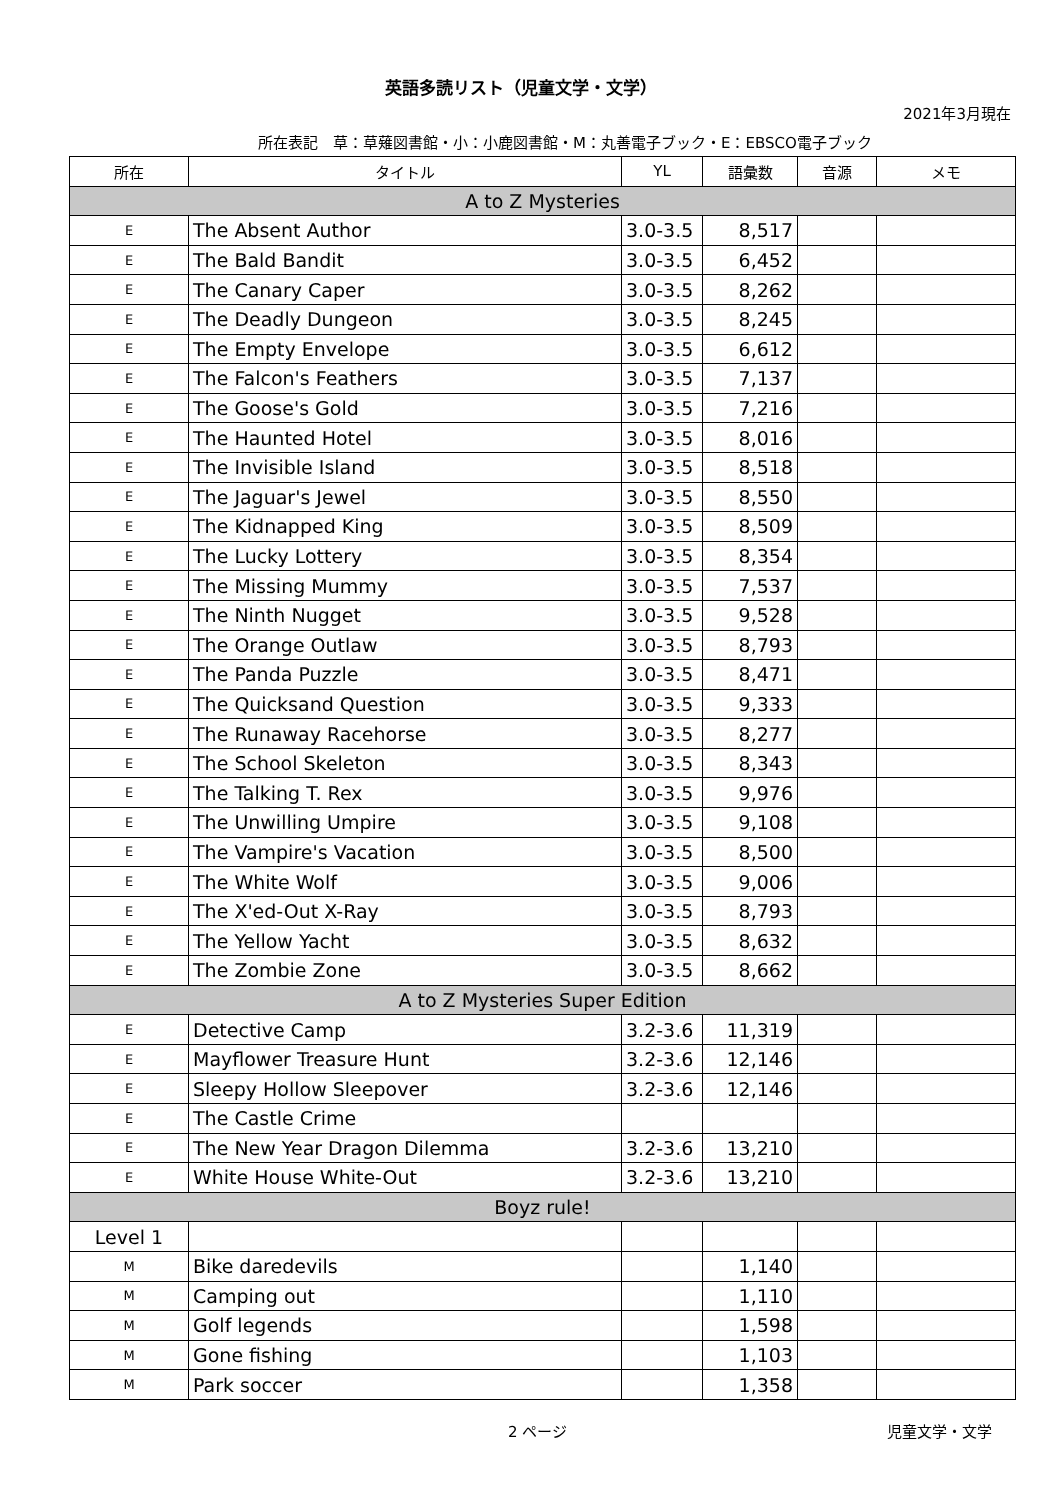英語多読リスト（児童文学・文学）
2021年3月現在
所在表記　草：草薙図書館・小：小鹿図書館・M：丸善電子ブック・E：EBSCO電子ブック
| 所在 | タイトル | YL | 語彙数 | 音源 | メモ |
| --- | --- | --- | --- | --- | --- |
| A to Z Mysteries | | | | | |
| E | The Absent Author | 3.0-3.5 | 8,517 | | |
| E | The Bald Bandit | 3.0-3.5 | 6,452 | | |
| E | The Canary Caper | 3.0-3.5 | 8,262 | | |
| E | The Deadly Dungeon | 3.0-3.5 | 8,245 | | |
| E | The Empty Envelope | 3.0-3.5 | 6,612 | | |
| E | The Falcon's Feathers | 3.0-3.5 | 7,137 | | |
| E | The Goose's Gold | 3.0-3.5 | 7,216 | | |
| E | The Haunted Hotel | 3.0-3.5 | 8,016 | | |
| E | The Invisible Island | 3.0-3.5 | 8,518 | | |
| E | The Jaguar's Jewel | 3.0-3.5 | 8,550 | | |
| E | The Kidnapped King | 3.0-3.5 | 8,509 | | |
| E | The Lucky Lottery | 3.0-3.5 | 8,354 | | |
| E | The Missing Mummy | 3.0-3.5 | 7,537 | | |
| E | The Ninth Nugget | 3.0-3.5 | 9,528 | | |
| E | The Orange Outlaw | 3.0-3.5 | 8,793 | | |
| E | The Panda Puzzle | 3.0-3.5 | 8,471 | | |
| E | The Quicksand Question | 3.0-3.5 | 9,333 | | |
| E | The Runaway Racehorse | 3.0-3.5 | 8,277 | | |
| E | The School Skeleton | 3.0-3.5 | 8,343 | | |
| E | The Talking T. Rex | 3.0-3.5 | 9,976 | | |
| E | The Unwilling Umpire | 3.0-3.5 | 9,108 | | |
| E | The Vampire's Vacation | 3.0-3.5 | 8,500 | | |
| E | The White Wolf | 3.0-3.5 | 9,006 | | |
| E | The X'ed-Out X-Ray | 3.0-3.5 | 8,793 | | |
| E | The Yellow Yacht | 3.0-3.5 | 8,632 | | |
| E | The Zombie Zone | 3.0-3.5 | 8,662 | | |
| A to Z Mysteries Super Edition | | | | | |
| E | Detective Camp | 3.2-3.6 | 11,319 | | |
| E | Mayflower Treasure Hunt | 3.2-3.6 | 12,146 | | |
| E | Sleepy Hollow Sleepover | 3.2-3.6 | 12,146 | | |
| E | The Castle Crime | | | | |
| E | The New Year Dragon Dilemma | 3.2-3.6 | 13,210 | | |
| E | White House White-Out | 3.2-3.6 | 13,210 | | |
| Boyz rule! | | | | | |
| Level 1 | | | | | |
| M | Bike daredevils | | 1,140 | | |
| M | Camping out | | 1,110 | | |
| M | Golf legends | | 1,598 | | |
| M | Gone fishing | | 1,103 | | |
| M | Park soccer | | 1,358 | | |
2 ページ 児童文学・文学